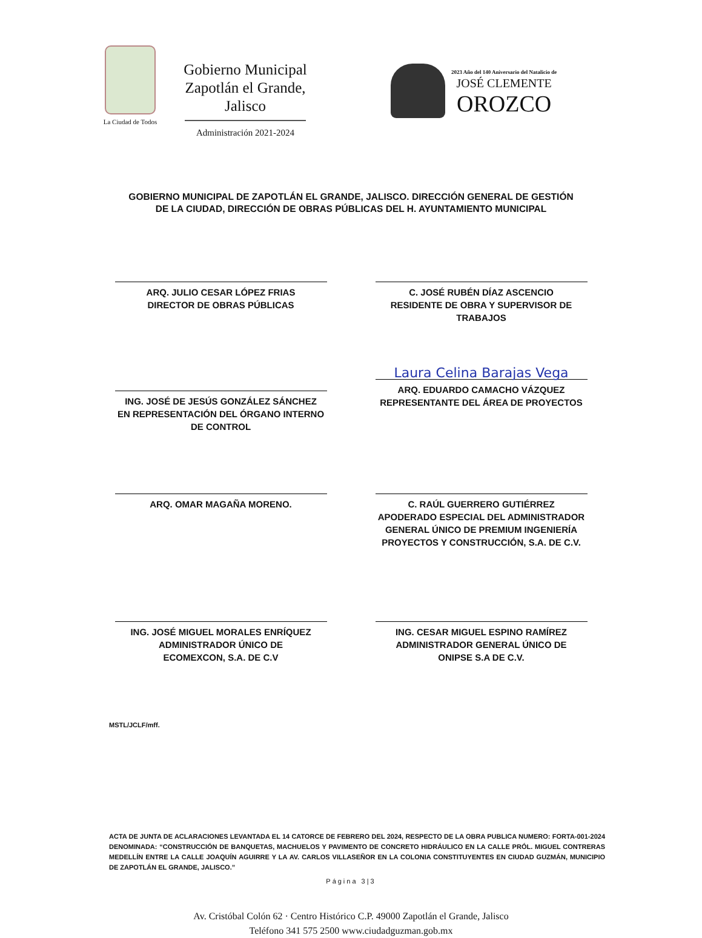La Ciudad de Todos
Gobierno Municipal
Zapotlán el Grande, Jalisco
Administración 2021-2024
2023 Año del 140 Aniversario del Natalicio de
JOSÉ CLEMENTE
OROZCO
GOBIERNO MUNICIPAL DE ZAPOTLÁN EL GRANDE, JALISCO. DIRECCIÓN GENERAL DE GESTIÓN
DE LA CIUDAD, DIRECCIÓN DE OBRAS PÚBLICAS DEL H. AYUNTAMIENTO MUNICIPAL
ARQ. JULIO CESAR LÓPEZ FRIAS
DIRECTOR DE OBRAS PÚBLICAS
C. JOSÉ RUBÉN DÍAZ ASCENCIO
RESIDENTE DE OBRA Y SUPERVISOR DE
TRABAJOS
ING. JOSÉ DE JESÚS GONZÁLEZ SÁNCHEZ
EN REPRESENTACIÓN DEL ÓRGANO INTERNO
DE CONTROL
Laura Celina Barajas Vega
ARQ. EDUARDO CAMACHO VÁZQUEZ
REPRESENTANTE DEL ÁREA DE PROYECTOS
ARQ. OMAR MAGAÑA MORENO.
C. RAÚL GUERRERO GUTIÉRREZ
APODERADO ESPECIAL DEL ADMINISTRADOR
GENERAL ÚNICO DE PREMIUM INGENIERÍA
PROYECTOS Y CONSTRUCCIÓN, S.A. DE C.V.
ING. JOSÉ MIGUEL MORALES ENRÍQUEZ
ADMINISTRADOR ÚNICO DE
ECOMEXCON, S.A. DE C.V
ING. CESAR MIGUEL ESPINO RAMÍREZ
ADMINISTRADOR GENERAL ÚNICO DE
ONIPSE S.A DE C.V.
MSTL/JCLF/mff.
ACTA DE JUNTA DE ACLARACIONES LEVANTADA EL 14 CATORCE DE FEBRERO DEL 2024, RESPECTO DE LA OBRA PUBLICA NUMERO: FORTA-001-2024 DENOMINADA: “CONSTRUCCIÓN DE BANQUETAS, MACHUELOS Y PAVIMENTO DE CONCRETO HIDRÁULICO EN LA CALLE PRÓL. MIGUEL CONTRERAS MEDELLÍN ENTRE LA CALLE JOAQUÍN AGUIRRE Y LA AV. CARLOS VILLASEÑOR EN LA COLONIA CONSTITUYENTES EN CIUDAD GUZMÁN, MUNICIPIO DE ZAPOTLÁN EL GRANDE, JALISCO.”
Página 3|3
Av. Cristóbal Colón 62 · Centro Histórico C.P. 49000 Zapotlán el Grande, Jalisco
Teléfono 341 575 2500 www.ciudadguzman.gob.mx